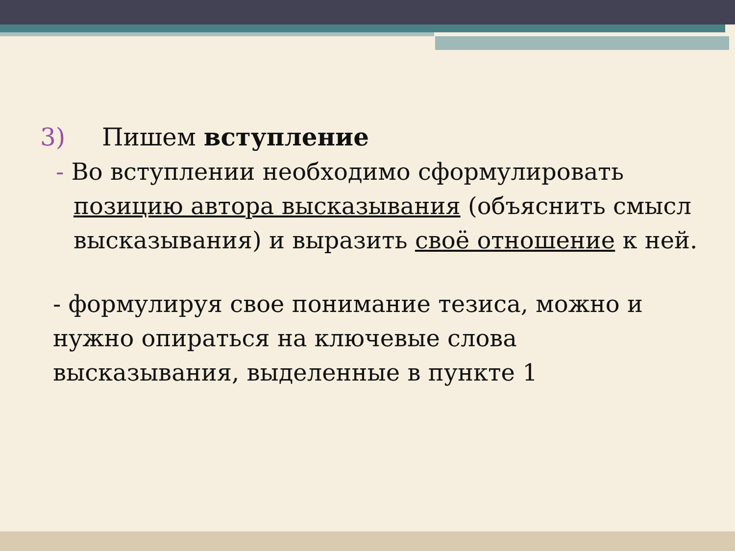3) Пишем вступление
- Во вступлении необходимо сформулировать позицию автора высказывания (объяснить смысл высказывания) и выразить своё отношение к ней.
- формулируя свое понимание тезиса, можно и нужно опираться на ключевые слова высказывания, выделенные в пункте 1